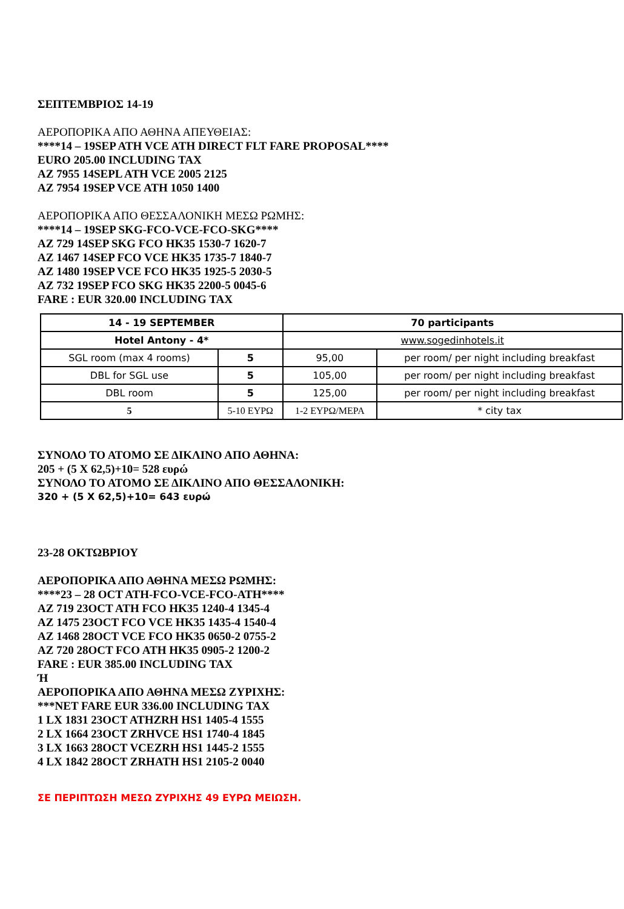ΣΕΠΤΕΜΒΡΙΟΣ 14-19
ΑΕΡΟΠΟΡΙΚΑ ΑΠΟ ΑΘΗΝΑ ΑΠΕΥΘΕΙΑΣ:
****14 – 19SEP ATH VCE ATH DIRECT FLT FARE PROPOSAL****
EURO 205.00 INCLUDING TAX
AZ 7955 14SEPL ATH VCE 2005 2125
AZ 7954 19SEP VCE ATH 1050 1400
ΑΕΡΟΠΟΡΙΚΑ ΑΠΟ ΘΕΣΣΑΛΟΝΙΚΗ ΜΕΣΩ ΡΩΜΗΣ:
****14 – 19SEP SKG-FCO-VCE-FCO-SKG****
AZ 729 14SEP SKG FCO HK35 1530-7 1620-7
AZ 1467 14SEP FCO VCE HK35 1735-7 1840-7
AZ 1480 19SEP VCE FCO HK35 1925-5 2030-5
AZ 732 19SEP FCO SKG HK35 2200-5 0045-6
FARE : EUR 320.00 INCLUDING TAX
| 14 - 19 SEPTEMBER | | 70 participants | |
| --- | --- | --- | --- |
| Hotel Antony - 4* | | www.sogedinhotels.it | |
| SGL room (max 4 rooms) | 5 | 95,00 | per room/ per night including breakfast |
| DBL for SGL use | 5 | 105,00 | per room/ per night including breakfast |
| DBL room | 5 | 125,00 | per room/ per night including breakfast |
| 5 | 5-10 ΕΥΡΩ | 1-2 ΕΥΡΩ/ΜΕΡΑ | * city tax |
ΣΥΝΟΛΟ ΤΟ ΑΤΟΜΟ ΣΕ ΔΙΚΛΙΝΟ ΑΠΟ ΑΘΗΝΑ:
205 + (5 Χ 62,5)+10= 528 ευρώ
ΣΥΝΟΛΟ ΤΟ ΑΤΟΜΟ ΣΕ ΔΙΚΛΙΝΟ ΑΠΟ ΘΕΣΣΑΛΟΝΙΚΗ:
320 + (5 Χ 62,5)+10= 643 ευρώ
23-28 ΟΚΤΩΒΡΙΟΥ
ΑΕΡΟΠΟΡΙΚΑ ΑΠΟ ΑΘΗΝΑ ΜΕΣΩ ΡΩΜΗΣ:
****23 – 28 OCT ATH-FCO-VCE-FCO-ATH****
AZ 719 23OCT ATH FCO HK35 1240-4 1345-4
AZ 1475 23OCT FCO VCE HK35 1435-4 1540-4
AZ 1468 28OCT VCE FCO HK35 0650-2 0755-2
AZ 720 28OCT FCO ATH HK35 0905-2 1200-2
FARE : EUR 385.00 INCLUDING TAX
Ή
ΑΕΡΟΠΟΡΙΚΑ ΑΠΟ ΑΘΗΝΑ ΜΕΣΩ ΖΥΡΙΧΗΣ:
***NET FARE EUR 336.00 INCLUDING TAX
1 LX 1831 23OCT ATHZRH HS1 1405-4 1555
2 LX 1664 23OCT ZRHVCE HS1 1740-4 1845
3 LX 1663 28OCT VCEZRH HS1 1445-2 1555
4 LX 1842 28OCT ZRHATH HS1 2105-2 0040
ΣΕ ΠΕΡΙΠΤΩΣΗ ΜΕΣΩ ΖΥΡΙΧΗΣ 49 ΕΥΡΩ ΜΕΙΩΣΗ.